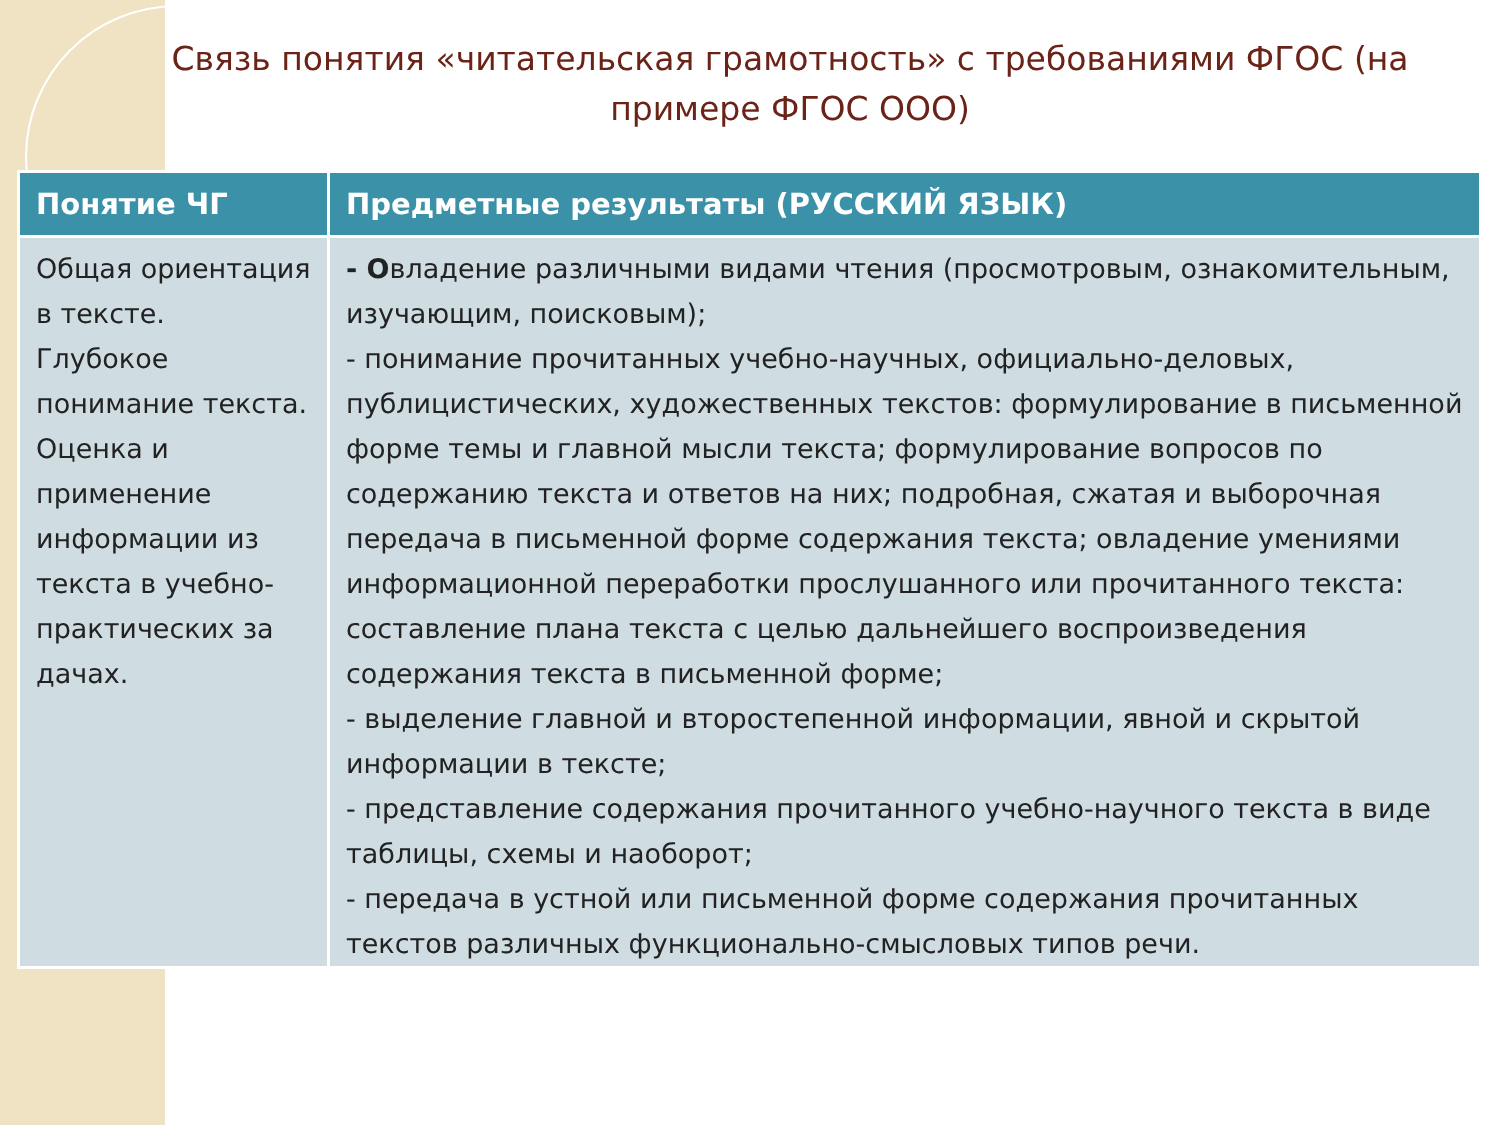Связь понятия «читательская грамотность» с требованиями ФГОС (на примере ФГОС ООО)
| Понятие ЧГ | Предметные результаты (РУССКИЙ ЯЗЫК) |
| --- | --- |
| Общая ориентация в тексте. Глубокое понимание текста. Оценка и применение информации из текста в учебно-практических за дачах. | - О владение различными видами чтения (просмотровым, ознакомительным, изучающим, поисковым); - понимание прочитанных учебно-научных, официально-деловых, публицистических, художественных текстов: формулирование в письменной форме темы и главной мысли текста; формулирование вопросов по содержанию текста и ответов на них; подробная, сжатая и выборочная передача в письменной форме содержания текста; овладение умениями информационной переработки прослушанного или прочитанного текста: составление плана текста с целью дальнейшего воспроизведения содержания текста в письменной форме; - выделение главной и второстепенной информации, явной и скрытой информации в тексте; - представление содержания прочитанного учебно-научного текста в виде таблицы, схемы и наоборот; - передача в устной или письменной форме содержания прочитанных текстов различных функционально-смысловых типов речи. |